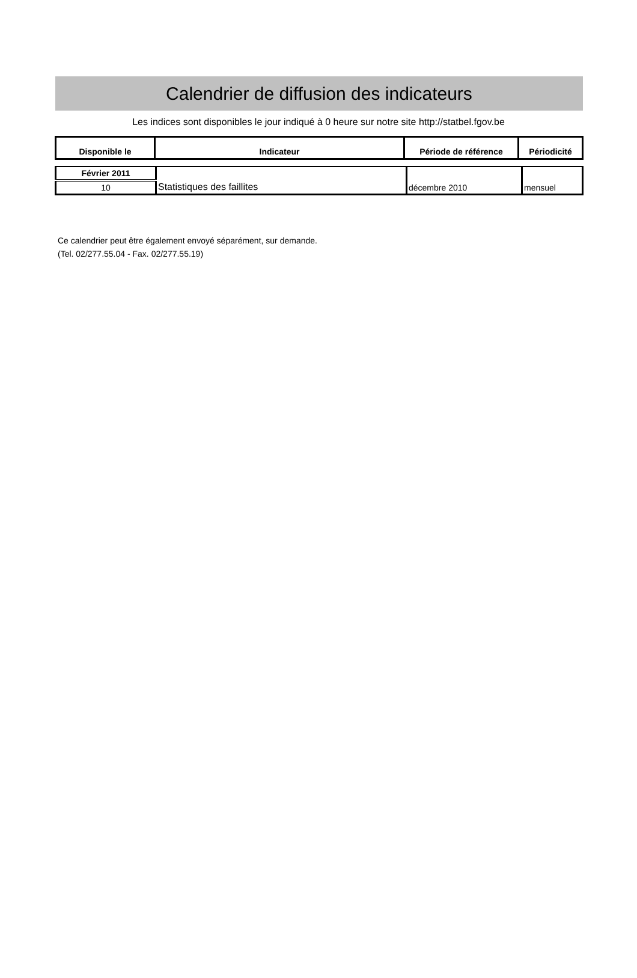Calendrier de diffusion des indicateurs
Les indices sont disponibles le jour indiqué à 0 heure sur notre site http://statbel.fgov.be
| Disponible le | Indicateur | Période de référence | Périodicité |
| --- | --- | --- | --- |
| Février 2011 | Statistiques des faillites | décembre 2010 | mensuel |
| 10 | | | |
Ce calendrier peut être également envoyé séparément, sur demande.
(Tel. 02/277.55.04 - Fax. 02/277.55.19)